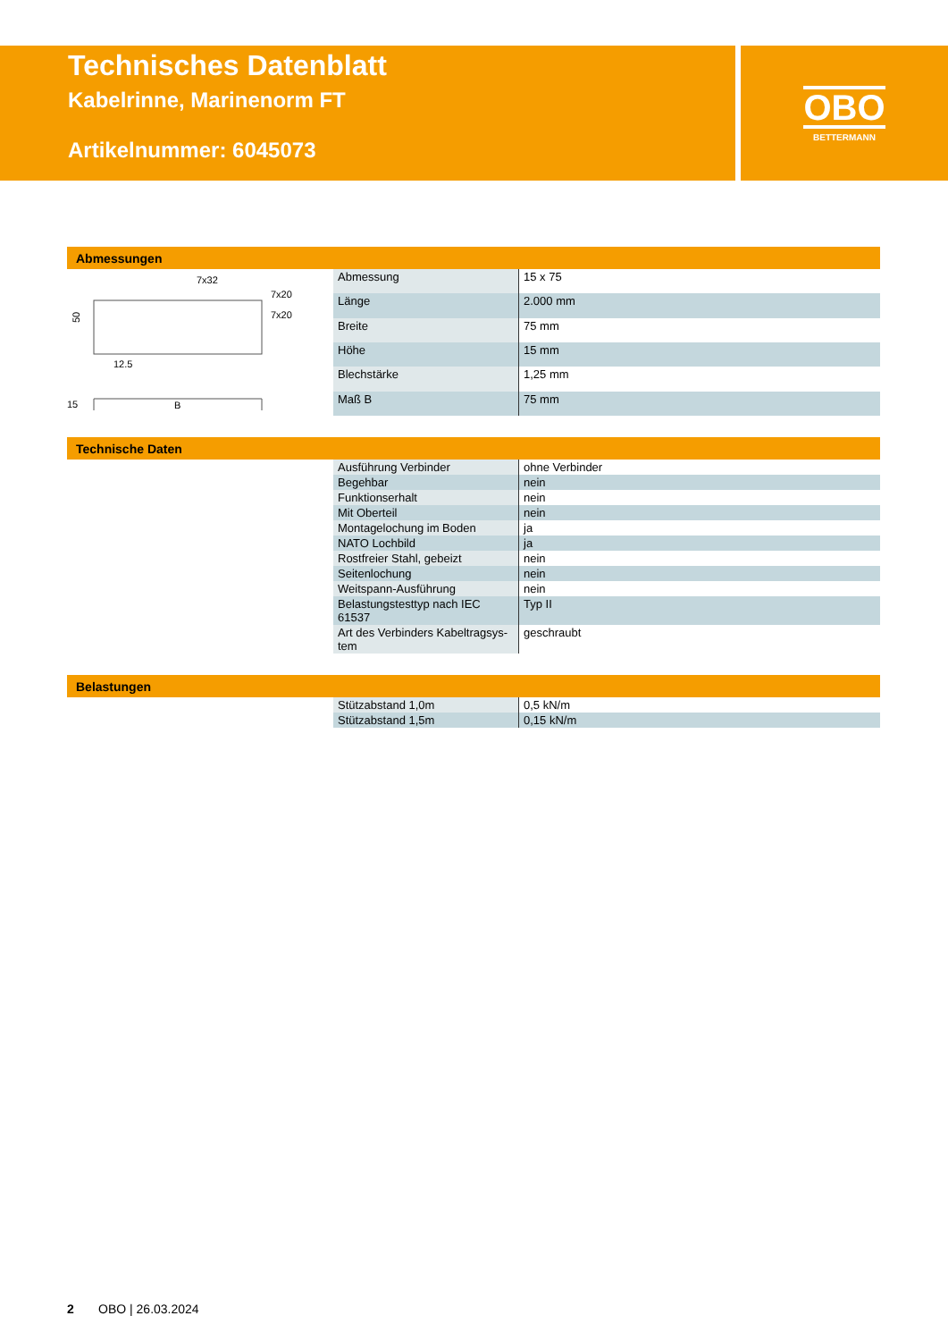Technisches Datenblatt
Kabelrinne, Marinenorm FT
Artikelnummer: 6045073
OBO
BETTERMANN
Abmessungen
7x32
7x20
7x20
50
12.5
B
15
| Abmessung | 15 x 75 |
| Länge | 2.000 mm |
| Breite | 75 mm |
| Höhe | 15 mm |
| Blechstärke | 1,25 mm |
| Maß B | 75 mm |
Technische Daten
| Ausführung Verbinder | ohne Verbinder |
| Begehbar | nein |
| Funktionserhalt | nein |
| Mit Oberteil | nein |
| Montagelochung im Boden | ja |
| NATO Lochbild | ja |
| Rostfreier Stahl, gebeizt | nein |
| Seitenlochung | nein |
| Weitspann-Ausführung | nein |
| Belastungstesttyp nach IEC 61537 | Typ II |
| Art des Verbinders Kabeltragsys-tem | geschraubt |
Belastungen
| Stützabstand 1,0m | 0,5 kN/m |
| Stützabstand 1,5m | 0,15 kN/m |
2 OBO | 26.03.2024